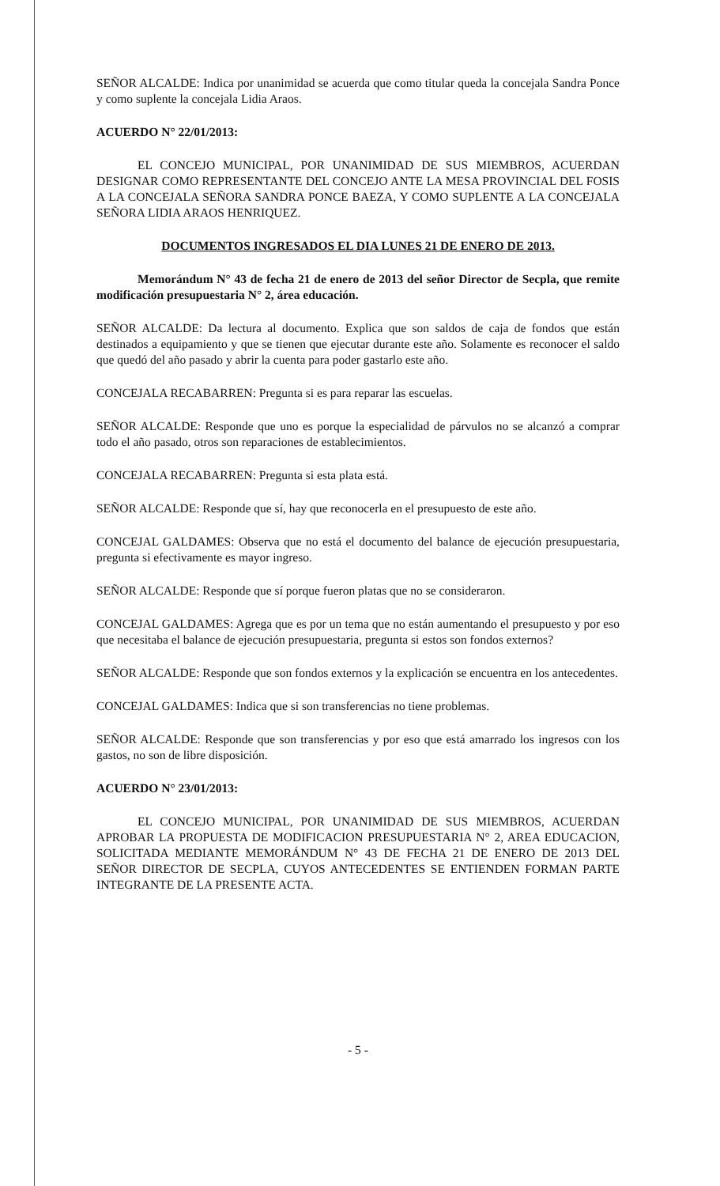SEÑOR ALCALDE: Indica por unanimidad se acuerda que como titular queda la concejala Sandra Ponce y como suplente la concejala Lidia Araos.
ACUERDO N° 22/01/2013:
EL CONCEJO MUNICIPAL, POR UNANIMIDAD DE SUS MIEMBROS, ACUERDAN DESIGNAR COMO REPRESENTANTE DEL CONCEJO ANTE LA MESA PROVINCIAL DEL FOSIS A LA CONCEJALA SEÑORA SANDRA PONCE BAEZA, Y COMO SUPLENTE A LA CONCEJALA SEÑORA LIDIA ARAOS HENRIQUEZ.
DOCUMENTOS INGRESADOS EL DIA LUNES 21 DE ENERO DE 2013.
Memorándum N° 43 de fecha 21 de enero de 2013 del señor Director de Secpla, que remite modificación presupuestaria N° 2, área educación.
SEÑOR ALCALDE: Da lectura al documento. Explica que son saldos de caja de fondos que están destinados a equipamiento y que se tienen que ejecutar durante este año. Solamente es reconocer el saldo que quedó del año pasado y abrir la cuenta para poder gastarlo este año.
CONCEJALA RECABARREN: Pregunta si es para reparar las escuelas.
SEÑOR ALCALDE: Responde que uno es porque la especialidad de párvulos no se alcanzó a comprar todo el año pasado, otros son reparaciones de establecimientos.
CONCEJALA RECABARREN: Pregunta si esta plata está.
SEÑOR ALCALDE: Responde que sí, hay que reconocerla en el presupuesto de este año.
CONCEJAL GALDAMES: Observa que no está el documento del balance de ejecución presupuestaria, pregunta si efectivamente es mayor ingreso.
SEÑOR ALCALDE: Responde que sí porque fueron platas que no se consideraron.
CONCEJAL GALDAMES: Agrega que es por un tema que no están aumentando el presupuesto y por eso que necesitaba el balance de ejecución presupuestaria, pregunta si estos son fondos externos?
SEÑOR ALCALDE: Responde que son fondos externos y la explicación se encuentra en los antecedentes.
CONCEJAL GALDAMES: Indica que si son transferencias no tiene problemas.
SEÑOR ALCALDE: Responde que son transferencias y por eso que está amarrado los ingresos con los gastos, no son de libre disposición.
ACUERDO N° 23/01/2013:
EL CONCEJO MUNICIPAL, POR UNANIMIDAD DE SUS MIEMBROS, ACUERDAN APROBAR LA PROPUESTA DE MODIFICACION PRESUPUESTARIA N° 2, AREA EDUCACION, SOLICITADA MEDIANTE MEMORÁNDUM N° 43 DE FECHA 21 DE ENERO DE 2013 DEL SEÑOR DIRECTOR DE SECPLA, CUYOS ANTECEDENTES SE ENTIENDEN FORMAN PARTE INTEGRANTE DE LA PRESENTE ACTA.
- 5 -